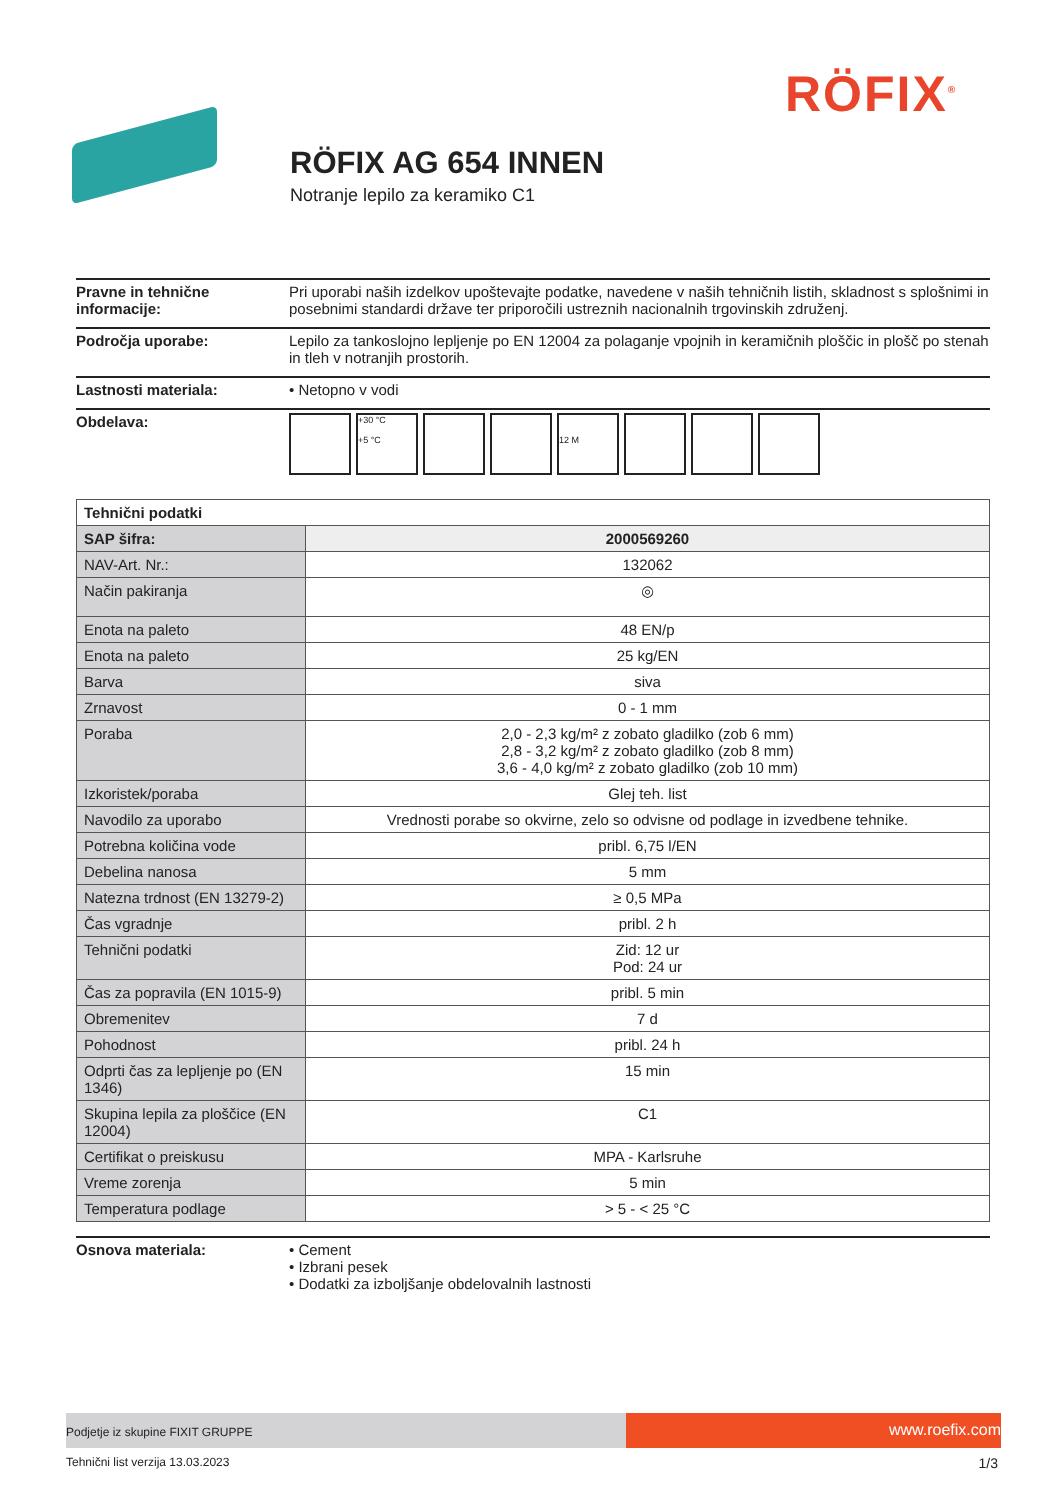RÖFIX<sup>®</sup>
RÖFIX AG 654 INNEN
Notranje lepilo za keramiko C1
Pravne in tehnične informacije:
Pri uporabi naših izdelkov upoštevajte podatke, navedene v naših tehničnih listih, skladnost s splošnimi in posebnimi standardi države ter priporočili ustreznih nacionalnih trgovinskih združenj.
Področja uporabe: Lepilo za tankoslojno lepljenje po EN 12004 za polaganje vpojnih in keramičnih ploščic in plošč po stenah in tleh v notranjih prostorih.
Lastnosti materiala: • Netopno v vodi
Obdelava:
+30 °C
+5 °C
12 M
| Tehnični podatki | |
| --- | --- |
| SAP šifra: | 2000569260 |
| NAV-Art. Nr.: | 132062 |
| Način pakiranja | ◎ |
| Enota na paleto | 48 EN/p |
| Enota na paleto | 25 kg/EN |
| Barva | siva |
| Zrnavost | 0 - 1 mm |
| Poraba | 2,0 - 2,3 kg/m² z zobato gladilko (zob 6 mm) 2,8 - 3,2 kg/m² z zobato gladilko (zob 8 mm) 3,6 - 4,0 kg/m² z zobato gladilko (zob 10 mm) |
| Izkoristek/poraba | Glej teh. list |
| Navodilo za uporabo | Vrednosti porabe so okvirne, zelo so odvisne od podlage in izvedbene tehnike. |
| Potrebna količina vode | pribl. 6,75 l/EN |
| Debelina nanosa | 5 mm |
| Natezna trdnost (EN 13279-2) | ≥ 0,5 MPa |
| Čas vgradnje | pribl. 2 h |
| Tehnični podatki | Zid: 12 ur Pod: 24 ur |
| Čas za popravila (EN 1015-9) | pribl. 5 min |
| Obremenitev | 7 d |
| Pohodnost | pribl. 24 h |
| Odprti čas za lepljenje po (EN 1346) | 15 min |
| Skupina lepila za ploščice (EN 12004) | C1 |
| Certifikat o preiskusu | MPA - Karlsruhe |
| Vreme zorenja | 5 min |
| Temperatura podlage | > 5 - < 25 °C |
Osnova materiala: • Cement
• Izbrani pesek
• Dodatki za izboljšanje obdelovalnih lastnosti
Podjetje iz skupine FIXIT GRUPPE
www.roefix.com
Tehnični list verzija 13.03.2023 1/3